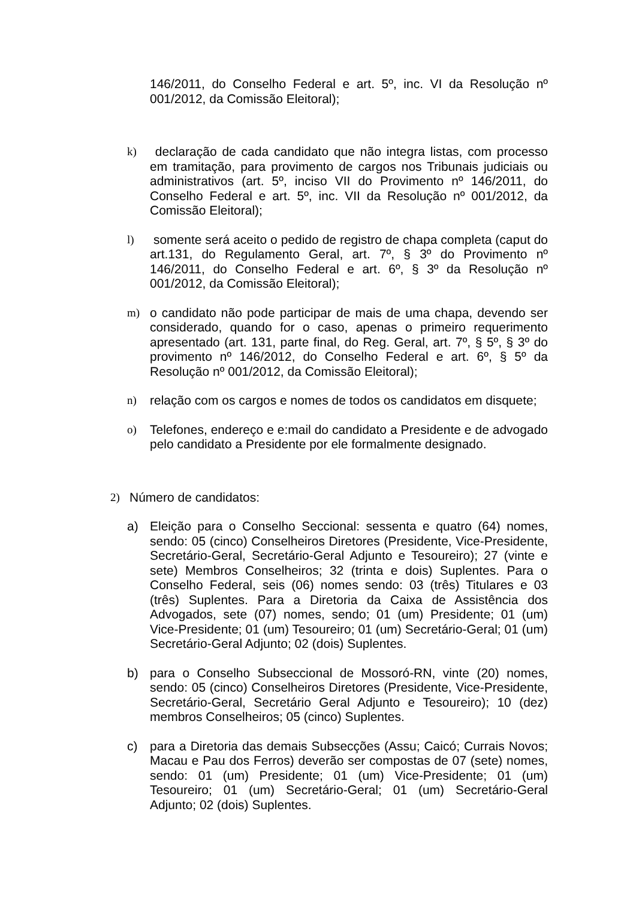146/2011, do Conselho Federal e art. 5º, inc. VI da Resolução nº 001/2012, da Comissão Eleitoral);
k) declaração de cada candidato que não integra listas, com processo em tramitação, para provimento de cargos nos Tribunais judiciais ou administrativos (art. 5º, inciso VII do Provimento nº 146/2011, do Conselho Federal e art. 5º, inc. VII da Resolução nº 001/2012, da Comissão Eleitoral);
l) somente será aceito o pedido de registro de chapa completa (caput do art.131, do Regulamento Geral, art. 7º, § 3º do Provimento nº 146/2011, do Conselho Federal e art. 6º, § 3º da Resolução nº 001/2012, da Comissão Eleitoral);
m) o candidato não pode participar de mais de uma chapa, devendo ser considerado, quando for o caso, apenas o primeiro requerimento apresentado (art. 131, parte final, do Reg. Geral, art. 7º, § 5º, § 3º do provimento nº 146/2012, do Conselho Federal e art. 6º, § 5º da Resolução nº 001/2012, da Comissão Eleitoral);
n) relação com os cargos e nomes de todos os candidatos em disquete;
o) Telefones, endereço e e:mail do candidato a Presidente e de advogado pelo candidato a Presidente por ele formalmente designado.
2) Número de candidatos:
a) Eleição para o Conselho Seccional: sessenta e quatro (64) nomes, sendo: 05 (cinco) Conselheiros Diretores (Presidente, Vice-Presidente, Secretário-Geral, Secretário-Geral Adjunto e Tesoureiro); 27 (vinte e sete) Membros Conselheiros; 32 (trinta e dois) Suplentes. Para o Conselho Federal, seis (06) nomes sendo: 03 (três) Titulares e 03 (três) Suplentes. Para a Diretoria da Caixa de Assistência dos Advogados, sete (07) nomes, sendo; 01 (um) Presidente; 01 (um) Vice-Presidente; 01 (um) Tesoureiro; 01 (um) Secretário-Geral; 01 (um) Secretário-Geral Adjunto; 02 (dois) Suplentes.
b) para o Conselho Subseccional de Mossoró-RN, vinte (20) nomes, sendo: 05 (cinco) Conselheiros Diretores (Presidente, Vice-Presidente, Secretário-Geral, Secretário Geral Adjunto e Tesoureiro); 10 (dez) membros Conselheiros; 05 (cinco) Suplentes.
c) para a Diretoria das demais Subsecções (Assu; Caicó; Currais Novos; Macau e Pau dos Ferros) deverão ser compostas de 07 (sete) nomes, sendo: 01 (um) Presidente; 01 (um) Vice-Presidente; 01 (um) Tesoureiro; 01 (um) Secretário-Geral; 01 (um) Secretário-Geral Adjunto; 02 (dois) Suplentes.